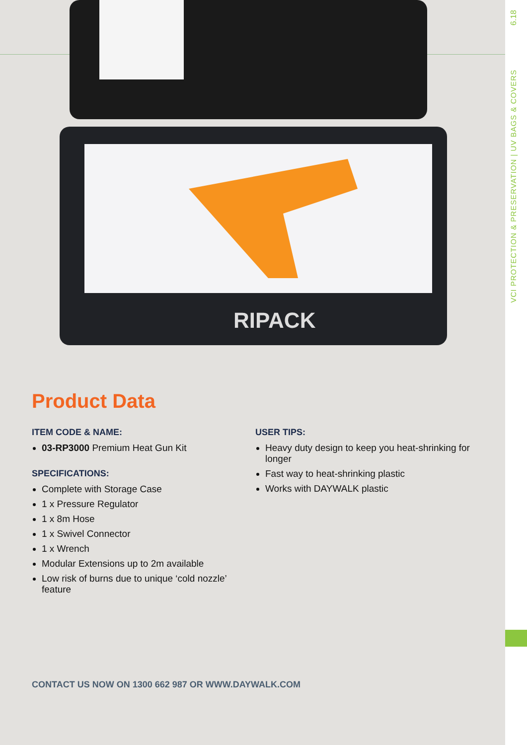RIPACK
6.18
VCI PROTECTION & PRESERVATION | UV BAGS & COVERS
Product Data
ITEM CODE & NAME:
03-RP3000 Premium Heat Gun Kit
SPECIFICATIONS:
Complete with Storage Case
1 x Pressure Regulator
1 x 8m Hose
1 x Swivel Connector
1 x Wrench
Modular Extensions up to 2m available
Low risk of burns due to unique ‘cold nozzle’ feature
USER TIPS:
Heavy duty design to keep you heat-shrinking for longer
Fast way to heat-shrinking plastic
Works with DAYWALK plastic
CONTACT US NOW ON 1300 662 987 OR WWW.DAYWALK.COM